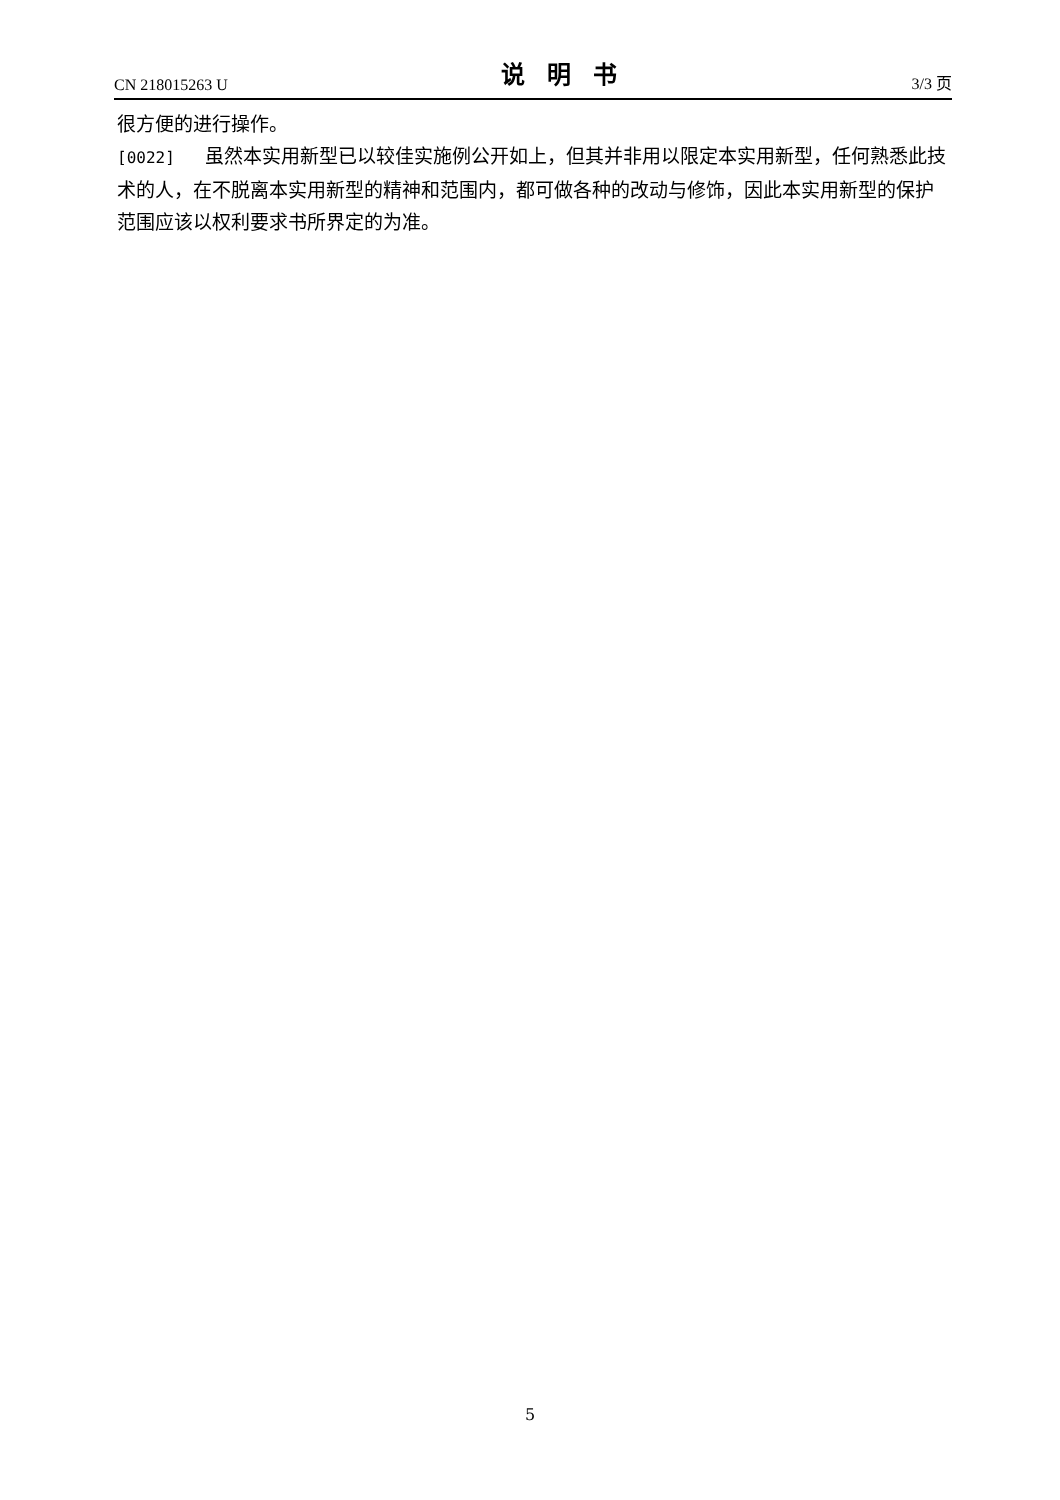CN 218015263 U 说明书 3/3 页
很方便的进行操作。
[0022] 虽然本实用新型已以较佳实施例公开如上，但其并非用以限定本实用新型，任何熟悉此技术的人，在不脱离本实用新型的精神和范围内，都可做各种的改动与修饰，因此本实用新型的保护范围应该以权利要求书所界定的为准。
5